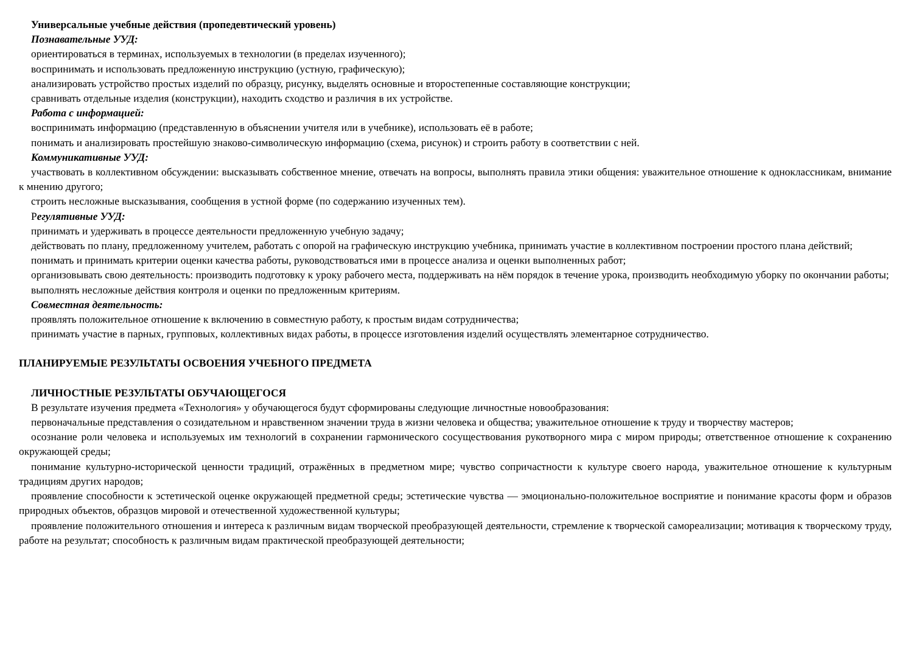Универсальные учебные действия (пропедевтический уровень)
Познавательные УУД:
ориентироваться в терминах, используемых в технологии (в пределах изученного);
воспринимать и использовать предложенную инструкцию (устную, графическую);
анализировать устройство простых изделий по образцу, рисунку, выделять основные и второстепенные составляющие конструкции;
сравнивать отдельные изделия (конструкции), находить сходство и различия в их устройстве.
Работа с информацией:
воспринимать информацию (представленную в объяснении учителя или в учебнике), использовать её в работе;
понимать и анализировать простейшую знаково-символическую информацию (схема, рисунок) и строить работу в соответствии с ней.
Коммуникативные УУД:
участвовать в коллективном обсуждении: высказывать собственное мнение, отвечать на вопросы, выполнять правила этики общения: уважительное отношение к одноклассникам, внимание к мнению другого;
строить несложные высказывания, сообщения в устной форме (по содержанию изученных тем).
Регулятивные УУД:
принимать и удерживать в процессе деятельности предложенную учебную задачу;
действовать по плану, предложенному учителем, работать с опорой на графическую инструкцию учебника, принимать участие в коллективном построении простого плана действий;
понимать и принимать критерии оценки качества работы, руководствоваться ими в процессе анализа и оценки выполненных работ;
организовывать свою деятельность: производить подготовку к уроку рабочего места, поддерживать на нём порядок в течение урока, производить необходимую уборку по окончании работы;
выполнять несложные действия контроля и оценки по предложенным критериям.
Совместная деятельность:
проявлять положительное отношение к включению в совместную работу, к простым видам сотрудничества;
принимать участие в парных, групповых, коллективных видах работы, в процессе изготовления изделий осуществлять элементарное сотрудничество.
ПЛАНИРУЕМЫЕ РЕЗУЛЬТАТЫ ОСВОЕНИЯ УЧЕБНОГО ПРЕДМЕТА
ЛИЧНОСТНЫЕ РЕЗУЛЬТАТЫ ОБУЧАЮЩЕГОСЯ
В результате изучения предмета «Технология» у обучающегося будут сформированы следующие личностные новообразования:
первоначальные представления о созидательном и нравственном значении труда в жизни человека и общества; уважительное отношение к труду и творчеству мастеров;
осознание роли человека и используемых им технологий в сохранении гармонического сосуществования рукотворного мира с миром природы; ответственное отношение к сохранению окружающей среды;
понимание культурно-исторической ценности традиций, отражённых в предметном мире; чувство сопричастности к культуре своего народа, уважительное отношение к культурным традициям других народов;
проявление способности к эстетической оценке окружающей предметной среды; эстетические чувства — эмоционально-положительное восприятие и понимание красоты форм и образов природных объектов, образцов мировой и отечественной художественной культуры;
проявление положительного отношения и интереса к различным видам творческой преобразующей деятельности, стремление к творческой самореализации; мотивация к творческому труду, работе на результат; способность к различным видам практической преобразующей деятельности;